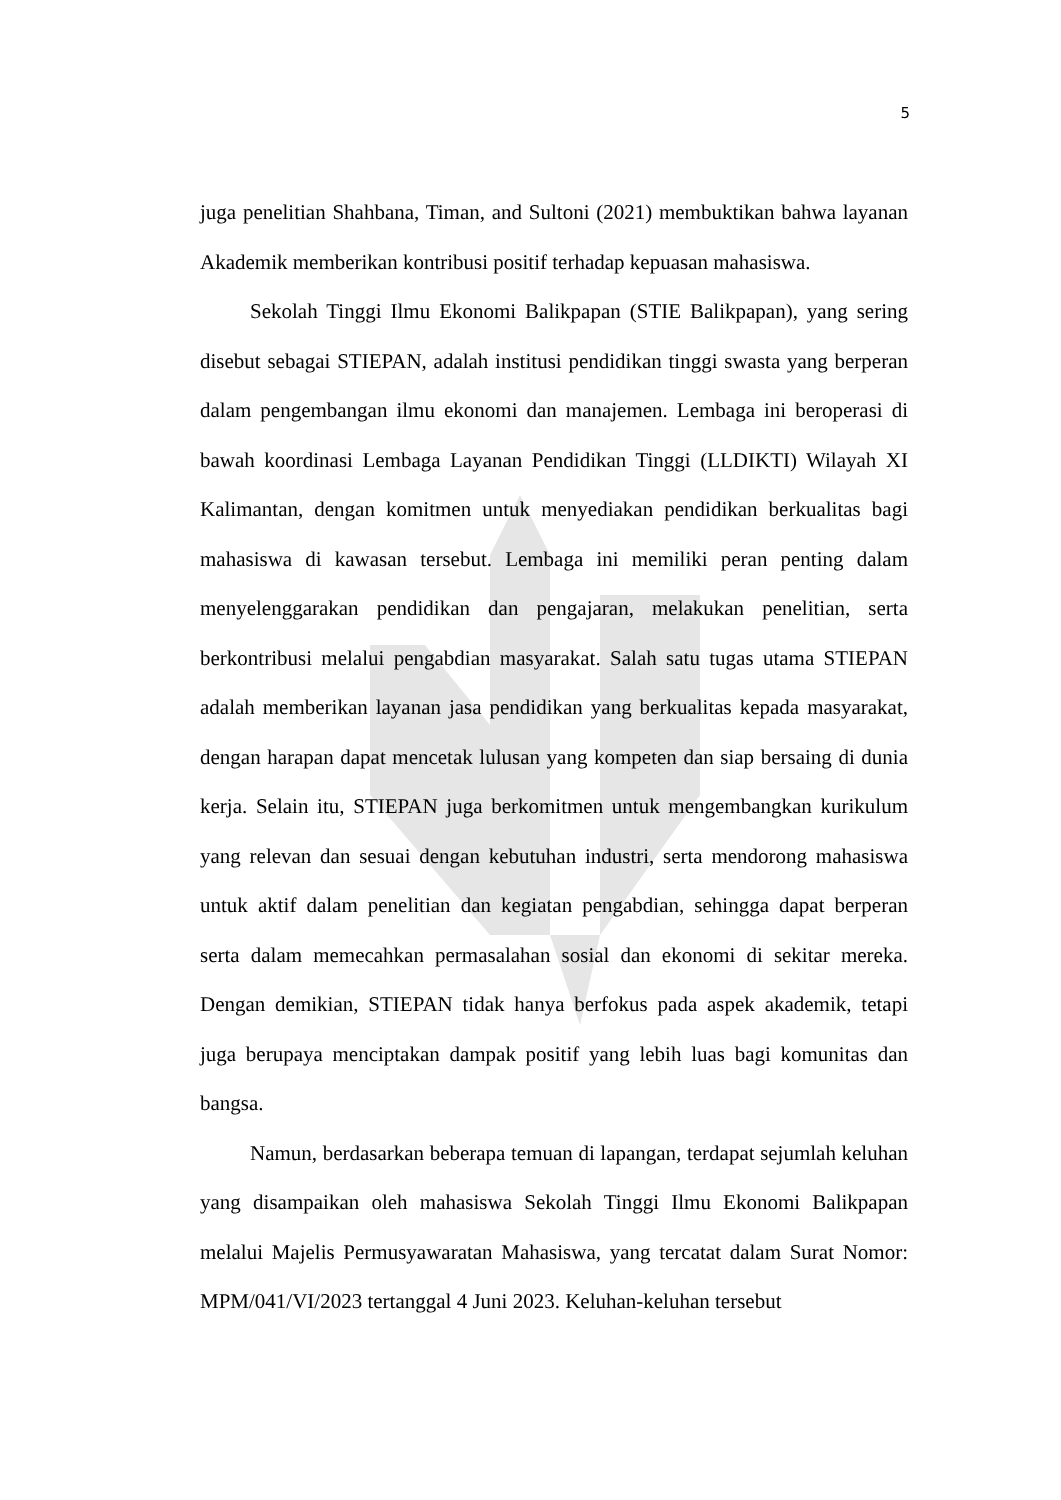5
juga penelitian Shahbana, Timan, and Sultoni (2021) membuktikan bahwa layanan Akademik memberikan kontribusi positif terhadap kepuasan mahasiswa.
Sekolah Tinggi Ilmu Ekonomi Balikpapan (STIE Balikpapan), yang sering disebut sebagai STIEPAN, adalah institusi pendidikan tinggi swasta yang berperan dalam pengembangan ilmu ekonomi dan manajemen. Lembaga ini beroperasi di bawah koordinasi Lembaga Layanan Pendidikan Tinggi (LLDIKTI) Wilayah XI Kalimantan, dengan komitmen untuk menyediakan pendidikan berkualitas bagi mahasiswa di kawasan tersebut. Lembaga ini memiliki peran penting dalam menyelenggarakan pendidikan dan pengajaran, melakukan penelitian, serta berkontribusi melalui pengabdian masyarakat. Salah satu tugas utama STIEPAN adalah memberikan layanan jasa pendidikan yang berkualitas kepada masyarakat, dengan harapan dapat mencetak lulusan yang kompeten dan siap bersaing di dunia kerja. Selain itu, STIEPAN juga berkomitmen untuk mengembangkan kurikulum yang relevan dan sesuai dengan kebutuhan industri, serta mendorong mahasiswa untuk aktif dalam penelitian dan kegiatan pengabdian, sehingga dapat berperan serta dalam memecahkan permasalahan sosial dan ekonomi di sekitar mereka. Dengan demikian, STIEPAN tidak hanya berfokus pada aspek akademik, tetapi juga berupaya menciptakan dampak positif yang lebih luas bagi komunitas dan bangsa.
Namun, berdasarkan beberapa temuan di lapangan, terdapat sejumlah keluhan yang disampaikan oleh mahasiswa Sekolah Tinggi Ilmu Ekonomi Balikpapan melalui Majelis Permusyawaratan Mahasiswa, yang tercatat dalam Surat Nomor: MPM/041/VI/2023 tertanggal 4 Juni 2023. Keluhan-keluhan tersebut